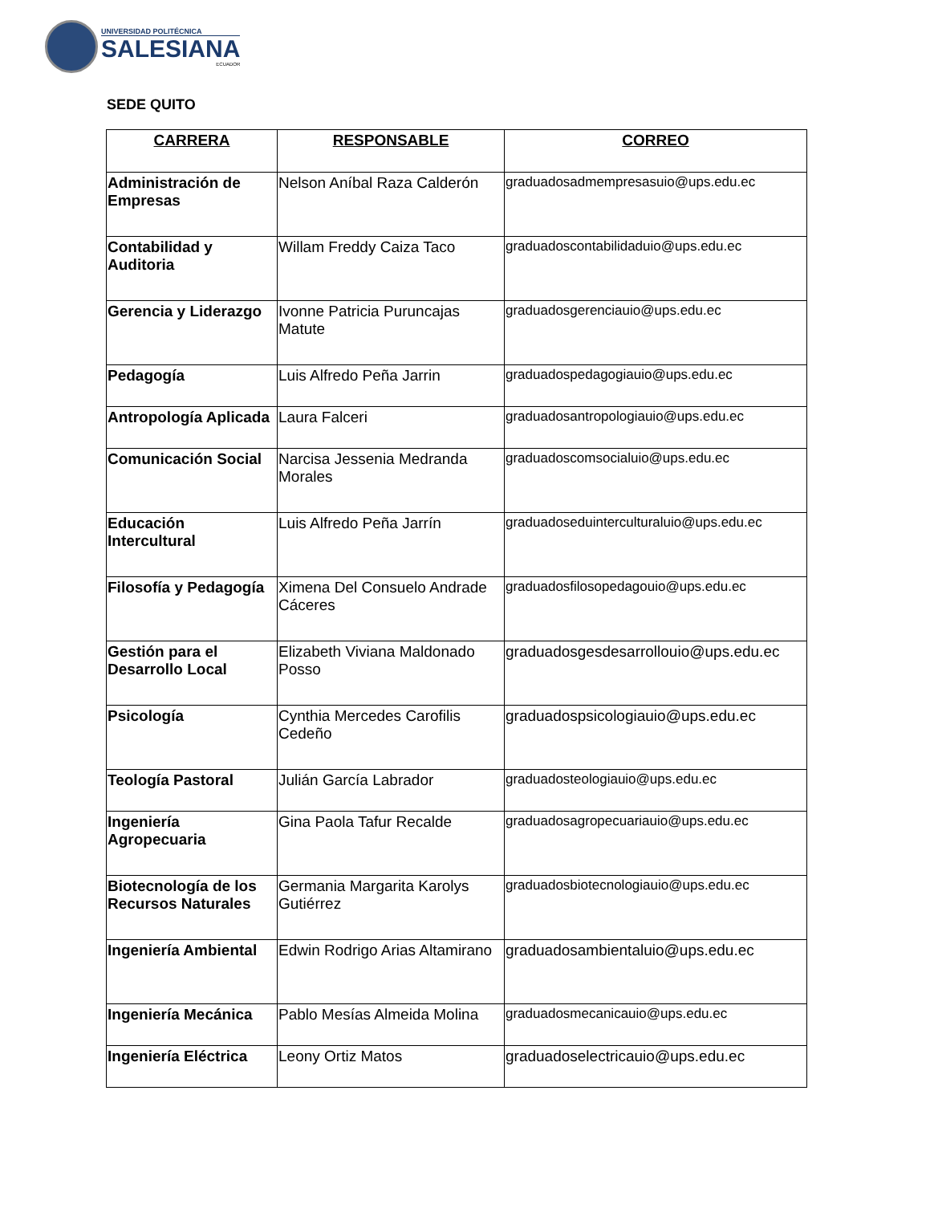UNIVERSIDAD POLITÉCNICA
SALESIANA
ECUADOR
SEDE QUITO
| CARRERA | RESPONSABLE | CORREO |
| --- | --- | --- |
| Administración de Empresas | Nelson Aníbal Raza Calderón | graduadosadmempresasuio@ups.edu.ec |
| Contabilidad y Auditoria | Willam Freddy Caiza Taco | graduadoscontabilidaduio@ups.edu.ec |
| Gerencia y Liderazgo | Ivonne Patricia Puruncajas Matute | graduadosgerenciauio@ups.edu.ec |
| Pedagogía | Luis Alfredo Peña Jarrin | graduadospedagogiauio@ups.edu.ec |
| Antropología Aplicada | Laura Falceri | graduadosantropologiauio@ups.edu.ec |
| Comunicación Social | Narcisa Jessenia Medranda Morales | graduadoscomsocialuio@ups.edu.ec |
| Educación Intercultural | Luis Alfredo Peña Jarrín | graduadoseduinterculturaluio@ups.edu.ec |
| Filosofía y Pedagogía | Ximena Del Consuelo Andrade Cáceres | graduadosfilosopedagouio@ups.edu.ec |
| Gestión para el Desarrollo Local | Elizabeth Viviana Maldonado Posso | graduadosgesdesarrollouio@ups.edu.ec |
| Psicología | Cynthia Mercedes Carofilis Cedeño | graduadospsicologiauio@ups.edu.ec |
| Teología Pastoral | Julián García Labrador | graduadosteologiauio@ups.edu.ec |
| Ingeniería Agropecuaria | Gina Paola Tafur Recalde | graduadosagropecuariauio@ups.edu.ec |
| Biotecnología de los Recursos Naturales | Germania Margarita Karolys Gutiérrez | graduadosbiotecnologiauio@ups.edu.ec |
| Ingeniería Ambiental | Edwin Rodrigo Arias Altamirano | graduadosambientaluio@ups.edu.ec |
| Ingeniería Mecánica | Pablo Mesías Almeida Molina | graduadosmecanicauio@ups.edu.ec |
| Ingeniería Eléctrica | Leony Ortiz Matos | graduadoselectricauio@ups.edu.ec |